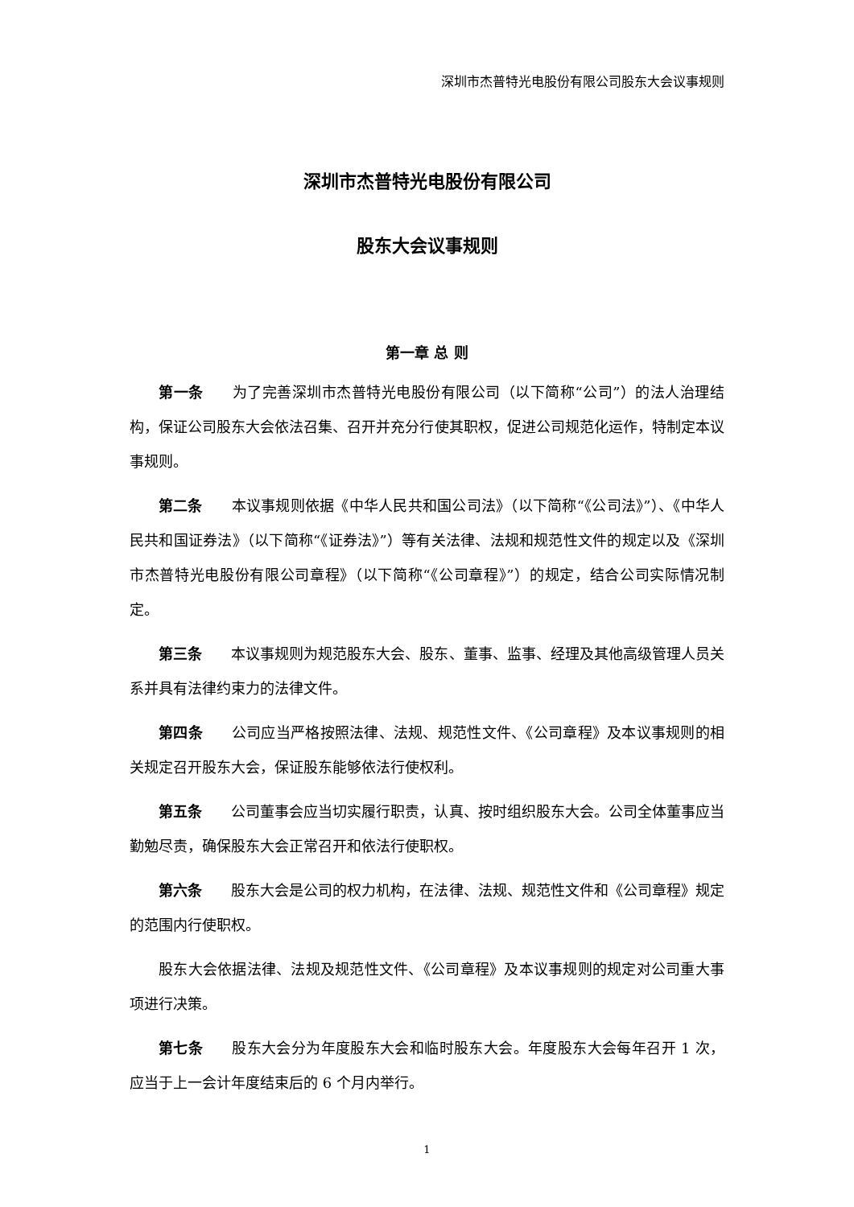深圳市杰普特光电股份有限公司股东大会议事规则
深圳市杰普特光电股份有限公司
股东大会议事规则
第一章 总 则
第一条 为了完善深圳市杰普特光电股份有限公司（以下简称“公司”）的法人治理结构，保证公司股东大会依法召集、召开并充分行使其职权，促进公司规范化运作，特制定本议事规则。
第二条 本议事规则依据《中华人民共和国公司法》（以下简称“《公司法》”）、《中华人民共和国证券法》（以下简称“《证券法》”）等有关法律、法规和规范性文件的规定以及《深圳市杰普特光电股份有限公司章程》（以下简称“《公司章程》”）的规定，结合公司实际情况制定。
第三条 本议事规则为规范股东大会、股东、董事、监事、经理及其他高级管理人员关系并具有法律约束力的法律文件。
第四条 公司应当严格按照法律、法规、规范性文件、《公司章程》及本议事规则的相关规定召开股东大会，保证股东能够依法行使权利。
第五条 公司董事会应当切实履行职责，认真、按时组织股东大会。公司全体董事应当勤勉尽责，确保股东大会正常召开和依法行使职权。
第六条 股东大会是公司的权力机构，在法律、法规、规范性文件和《公司章程》规定的范围内行使职权。
股东大会依据法律、法规及规范性文件、《公司章程》及本议事规则的规定对公司重大事项进行决策。
第七条 股东大会分为年度股东大会和临时股东大会。年度股东大会每年召开 1 次，应当于上一会计年度结束后的 6 个月内举行。
1